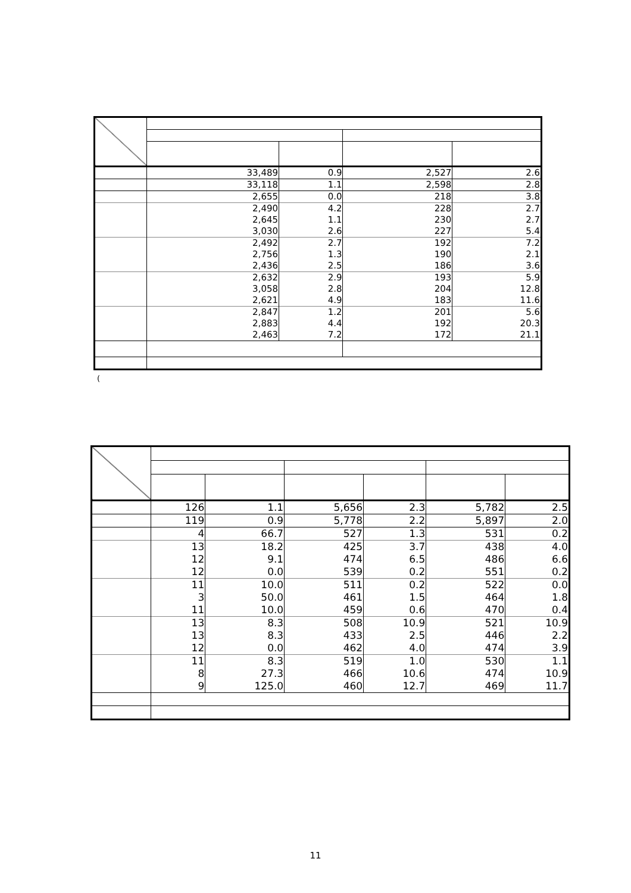| | 33,489 | 0.9 | 2,527 | 2.6 |
| | 33,118 | 1.1 | 2,598 | 2.8 |
| | 2,655 | 0.0 | 218 | 3.8 |
| | 2,490 | 4.2 | 228 | 2.7 |
| | 2,645 | 1.1 | 230 | 2.7 |
| | 3,030 | 2.6 | 227 | 5.4 |
| | 2,492 | 2.7 | 192 | 7.2 |
| | 2,756 | 1.3 | 190 | 2.1 |
| | 2,436 | 2.5 | 186 | 3.6 |
| | 2,632 | 2.9 | 193 | 5.9 |
| | 3,058 | 2.8 | 204 | 12.8 |
| | 2,621 | 4.9 | 183 | 11.6 |
| | 2,847 | 1.2 | 201 | 5.6 |
| | 2,883 | 4.4 | 192 | 20.3 |
| | 2,463 | 7.2 | 172 | 21.1 |
(
| | 126 | 1.1 | 5,656 | 2.3 | 5,782 | 2.5 |
| | 119 | 0.9 | 5,778 | 2.2 | 5,897 | 2.0 |
| | 4 | 66.7 | 527 | 1.3 | 531 | 0.2 |
| | 13 | 18.2 | 425 | 3.7 | 438 | 4.0 |
| | 12 | 9.1 | 474 | 6.5 | 486 | 6.6 |
| | 12 | 0.0 | 539 | 0.2 | 551 | 0.2 |
| | 11 | 10.0 | 511 | 0.2 | 522 | 0.0 |
| | 3 | 50.0 | 461 | 1.5 | 464 | 1.8 |
| | 11 | 10.0 | 459 | 0.6 | 470 | 0.4 |
| | 13 | 8.3 | 508 | 10.9 | 521 | 10.9 |
| | 13 | 8.3 | 433 | 2.5 | 446 | 2.2 |
| | 12 | 0.0 | 462 | 4.0 | 474 | 3.9 |
| | 11 | 8.3 | 519 | 1.0 | 530 | 1.1 |
| | 8 | 27.3 | 466 | 10.6 | 474 | 10.9 |
| | 9 | 125.0 | 460 | 12.7 | 469 | 11.7 |
11